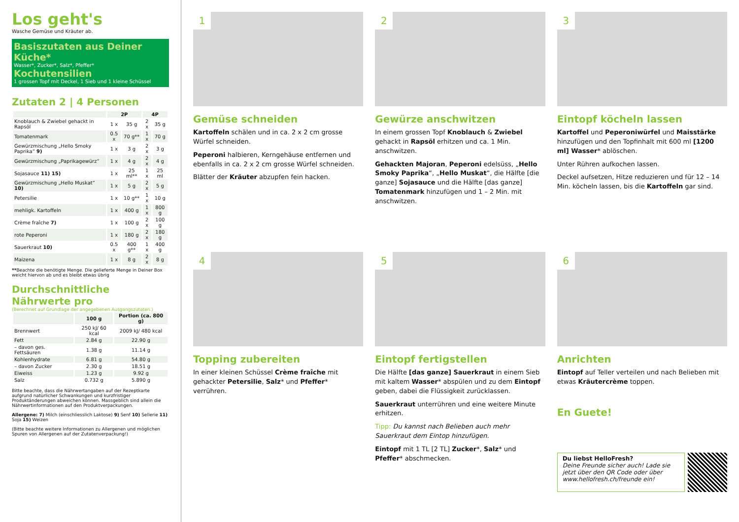Los geht's
Wasche Gemüse und Kräuter ab.
Basiszutaten aus Deiner Küche*
Wasser*, Zucker*, Salz*, Pfeffer*
Kochutensilien
1 grossen Topf mit Deckel, 1 Sieb und 1 kleine Schüssel
Zutaten 2 | 4 Personen
| | 2P | | 4P | |
| --- | --- | --- | --- | --- |
| Knoblauch & Zwiebel gehackt in Rapsöl | 1 x | 35 g | 2 x | 35 g |
| Tomatenmark | 0.5 x | 70 g** | 1 x | 70 g |
| Gewürzmischung „Hello Smoky Paprika“ 9) | 1 x | 3 g | 2 x | 3 g |
| Gewürzmischung „Paprikagewürz“ | 1 x | 4 g | 2 x | 4 g |
| Sojasauce 11) 15) | 1 x | 25 ml** | 1 x | 25 ml |
| Gewürzmischung „Hello Muskat“ 10) | 1 x | 5 g | 2 x | 5 g |
| Petersilie | 1 x | 10 g** | 1 x | 10 g |
| mehligk. Kartoffeln | 1 x | 400 g | 1 x | 800 g |
| Crème fraîche 7) | 1 x | 100 g | 2 x | 100 g |
| rote Peperoni | 1 x | 180 g | 2 x | 180 g |
| Sauerkraut 10) | 0.5 x | 400 g** | 1 x | 400 g |
| Maizena | 1 x | 8 g | 2 x | 8 g |
**Beachte die benötigte Menge. Die gelieferte Menge in Deiner Box weicht hiervon ab und es bleibt etwas übrig
Durchschnittliche Nährwerte pro
(Berechnet auf Grundlage der angegebenen Ausgangszutaten.)
| | 100 g | Portion (ca. 800 g) |
| --- | --- | --- |
| Brennwert | 250 kJ/ 60 kcal | 2009 kJ/ 480 kcal |
| Fett | 2.84 g | 22.90 g |
| – davon ges. Fettsäuren | 1.38 g | 11.14 g |
| Kohlenhydrate | 6.81 g | 54.80 g |
| – davon Zucker | 2.30 g | 18.51 g |
| Eiweiss | 1.23 g | 9.92 g |
| Salz | 0.732 g | 5.890 g |
Bitte beachte, dass die Nährwertangaben auf der Rezeptkarte aufgrund natürlicher Schwankungen und kurzfristiger Produktänderungen abweichen können. Massgeblich sind allein die Nährwertinformationen auf den Produktverpackungen.
Allergene: 7) Milch (einschliesslich Laktose) 9) Senf 10) Sellerie 11) Soja 15) Weizen
(Bitte beachte weitere Informationen zu Allergenen und möglichen Spuren von Allergenen auf der Zutatenverpackung!)
1
Gemüse schneiden
Kartoffeln schälen und in ca. 2 x 2 cm grosse Würfel schneiden.
Peperoni halbieren, Kerngehäuse entfernen und ebenfalls in ca. 2 x 2 cm grosse Würfel schneiden.
Blätter der Kräuter abzupfen fein hacken.
2
Gewürze anschwitzen
In einem grossen Topf Knoblauch & Zwiebel gehackt in Rapsöl erhitzen und ca. 1 Min. anschwitzen.
Gehackten Majoran, Peperoni edelsüss, „Hello Smoky Paprika“, „Hello Muskat“, die Hälfte [die ganze] Sojasauce und die Hälfte [das ganze] Tomatenmark hinzufügen und 1 – 2 Min. mit anschwitzen.
3
Eintopf köcheln lassen
Kartoffel und Peperoniwürfel und Maisstärke hinzufügen und den Topfinhalt mit 600 ml [1200 ml] Wasser* ablöschen.
Unter Rühren aufkochen lassen.
Deckel aufsetzen, Hitze reduzieren und für 12 – 14 Min. köcheln lassen, bis die Kartoffeln gar sind.
4
Topping zubereiten
In einer kleinen Schüssel Crème fraîche mit gehackter Petersilie, Salz* und Pfeffer* verrühren.
5
Eintopf fertigstellen
Die Hälfte [das ganze] Sauerkraut in einem Sieb mit kaltem Wasser* abspülen und zu dem Eintopf geben, dabei die Flüssigkeit zurücklassen.
Sauerkraut unterrühren und eine weitere Minute erhitzen.
Tipp: Du kannst nach Belieben auch mehr Sauerkraut dem Eintop hinzufügen.
Eintopf mit 1 TL [2 TL] Zucker*, Salz* und Pfeffer* abschmecken.
6
Anrichten
Eintopf auf Teller verteilen und nach Belieben mit etwas Kräutercrème toppen.
En Guete!
Du liebst HelloFresh?
Deine Freunde sicher auch! Lade sie jetzt über den QR Code oder über www.hellofresh.ch/freunde ein!